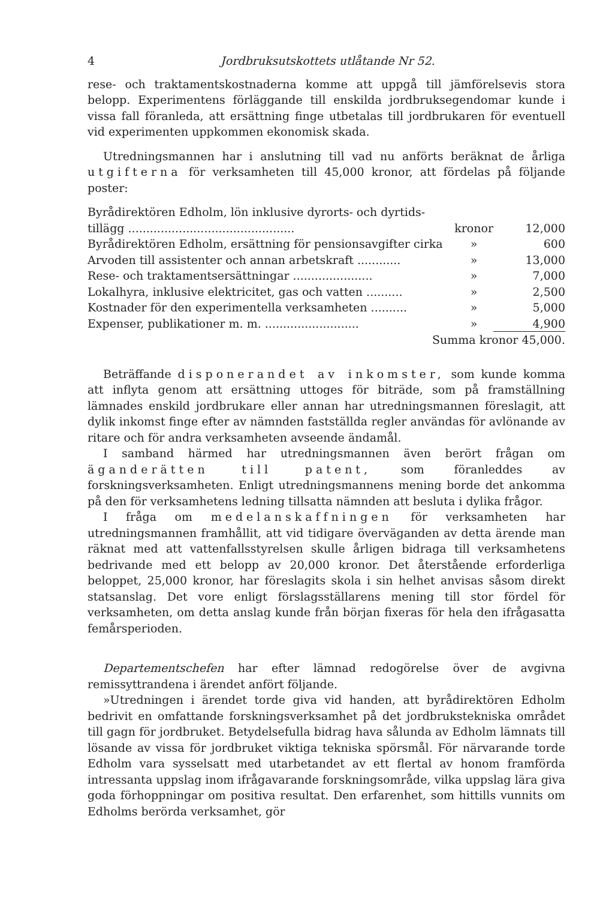4 Jordbruksutskottets utlåtande Nr 52.
rese- och traktamentskostnaderna komme att uppgå till jämförelsevis stora belopp. Experimentens förläggande till enskilda jordbruksegendomar kunde i vissa fall föranleda, att ersättning finge utbetalas till jordbrukaren för eventuell vid experimenten uppkommen ekonomisk skada.
Utredningsmannen har i anslutning till vad nu anförts beräknat de årliga utgifterna för verksamheten till 45,000 kronor, att fördelas på följande poster:
| Byrådirektören Edholm, lön inklusive dyrorts- och dyrtids- | | |
| tillägg .............................................. | kronor | 12,000 |
| Byrådirektören Edholm, ersättning för pensionsavgifter cirka | » | 600 |
| Arvoden till assistenter och annan arbetskraft ............ | » | 13,000 |
| Rese- och traktamentsersättningar ...................... | » | 7,000 |
| Lokalhyra, inklusive elektricitet, gas och vatten .......... | » | 2,500 |
| Kostnader för den experimentella verksamheten .......... | » | 5,000 |
| Expenser, publikationer m. m. .......................... | » | 4,900 |
| Summa kronor 45,000. | | |
Beträffande disponerandet av inkomster, som kunde komma att inflyta genom att ersättning uttoges för biträde, som på framställning lämnades enskild jordbrukare eller annan har utredningsmannen föreslagit, att dylik inkomst finge efter av nämnden fastställda regler användas för avlönande av ritare och för andra verksamheten avseende ändamål.
I samband härmed har utredningsmannen även berört frågan om äganderätten till patent, som föranleddes av forskningsverksamheten. Enligt utredningsmannens mening borde det ankomma på den för verksamhetens ledning tillsatta nämnden att besluta i dylika frågor.
I fråga om medelanskaffningen för verksamheten har utredningsmannen framhållit, att vid tidigare överväganden av detta ärende man räknat med att vattenfallsstyrelsen skulle årligen bidraga till verksamhetens bedrivande med ett belopp av 20,000 kronor. Det återstående erforderliga beloppet, 25,000 kronor, har föreslagits skola i sin helhet anvisas såsom direkt statsanslag. Det vore enligt förslagsställarens mening till stor fördel för verksamheten, om detta anslag kunde från början fixeras för hela den ifrågasatta femårsperioden.
Departementschefen har efter lämnad redogörelse över de avgivna remissyttrandena i ärendet anfört följande.
»Utredningen i ärendet torde giva vid handen, att byrådirektören Edholm bedrivit en omfattande forskningsverksamhet på det jordbrukstekniska området till gagn för jordbruket. Betydelsefulla bidrag hava sålunda av Edholm lämnats till lösande av vissa för jordbruket viktiga tekniska spörsmål. För närvarande torde Edholm vara sysselsatt med utarbetandet av ett flertal av honom framförda intressanta uppslag inom ifrågavarande forskningsområde, vilka uppslag lära giva goda förhoppningar om positiva resultat. Den erfarenhet, som hittills vunnits om Edholms berörda verksamhet, gör